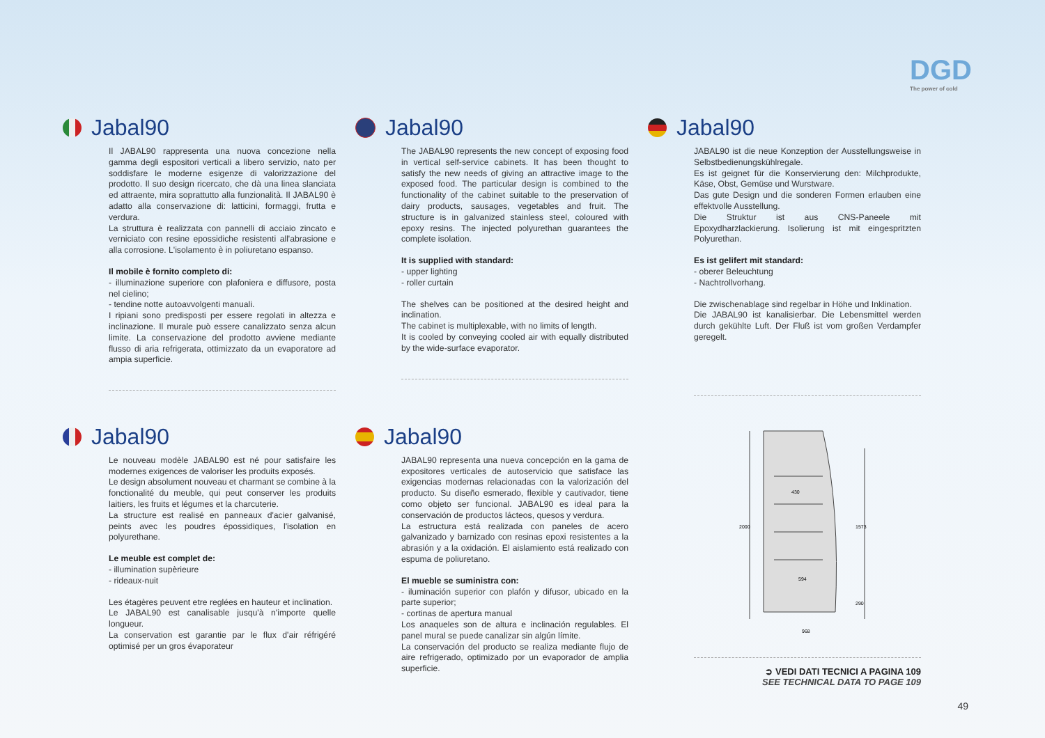DGD
The power of cold
Jabal90
Il JABAL90 rappresenta una nuova concezione nella gamma degli espositori verticali a libero servizio, nato per soddisfare le moderne esigenze di valorizzazione del prodotto. Il suo design ricercato, che dà una linea slanciata ed attraente, mira soprattutto alla funzionalità. Il JABAL90 è adatto alla conservazione di: latticini, formaggi, frutta e verdura.
La struttura è realizzata con pannelli di acciaio zincato e verniciato con resine epossidiche resistenti all'abrasione e alla corrosione. L'isolamento è in poliuretano espanso.
Il mobile è fornito completo di:
- illuminazione superiore con plafoniera e diffusore, posta nel cielino;
- tendine notte autoavvolgenti manuali.
I ripiani sono predisposti per essere regolati in altezza e inclinazione. Il murale può essere canalizzato senza alcun limite. La conservazione del prodotto avviene mediante flusso di aria refrigerata, ottimizzato da un evaporatore ad ampia superficie.
Jabal90
The JABAL90 represents the new concept of exposing food in vertical self-service cabinets. It has been thought to satisfy the new needs of giving an attractive image to the exposed food. The particular design is combined to the functionality of the cabinet suitable to the preservation of dairy products, sausages, vegetables and fruit. The structure is in galvanized stainless steel, coloured with epoxy resins. The injected polyurethan guarantees the complete isolation.
It is supplied with standard:
- upper lighting
- roller curtain
The shelves can be positioned at the desired height and inclination.
The cabinet is multiplexable, with no limits of length.
It is cooled by conveying cooled air with equally distributed by the wide-surface evaporator.
Jabal90
JABAL90 ist die neue Konzeption der Ausstellungsweise in Selbstbedienungskühlregale.
Es ist geignet für die Konservierung den: Milchprodukte, Käse, Obst, Gemüse und Wurstware.
Das gute Design und die sonderen Formen erlauben eine effektvolle Ausstellung.
Die Struktur ist aus CNS-Paneele mit Epoxydharzlackierung. Isolierung ist mit eingespritzten Polyurethan.
Es ist gelifert mit standard:
- oberer Beleuchtung
- Nachtrollvorhang.
Die zwischenablage sind regelbar in Höhe und Inklination.
Die JABAL90 ist kanalisierbar. Die Lebensmittel werden durch gekühlte Luft. Der Fluß ist vom großen Verdampfer geregelt.
Jabal90
Le nouveau modèle JABAL90 est né pour satisfaire les modernes exigences de valoriser les produits exposés.
Le design absolument nouveau et charmant se combine à la fonctionalité du meuble, qui peut conserver les produits laitiers, les fruits et légumes et la charcuterie.
La structure est realisé en panneaux d'acier galvanisé, peints avec les poudres épossidiques, l'isolation en polyurethane.
Le meuble est complet de:
- illumination supèrieure
- rideaux-nuit
Les étagères peuvent etre reglées en hauteur et inclination.
Le JABAL90 est canalisable jusqu'à n'importe quelle longueur.
La conservation est garantie par le flux d'air réfrigéré optimisé per un gros évaporateur
Jabal90
JABAL90 representa una nueva concepción en la gama de expositores verticales de autoservicio que satisface las exigencias modernas relacionadas con la valorización del producto. Su diseño esmerado, flexible y cautivador, tiene como objeto ser funcional. JABAL90 es ideal para la conservación de productos lácteos, quesos y verdura.
La estructura está realizada con paneles de acero galvanizado y barnizado con resinas epoxi resistentes a la abrasión y a la oxidación. El aislamiento está realizado con espuma de poliuretano.
El mueble se suministra con:
- iluminación superior con plafón y difusor, ubicado en la parte superior;
- cortinas de apertura manual
Los anaqueles son de altura e inclinación regulables. El panel mural se puede canalizar sin algún límite.
La conservación del producto se realiza mediante flujo de aire refrigerado, optimizado por un evaporador de amplia superficie.
2000
1573
290
430
594
968
➲ VEDI DATI TECNICI A PAGINA 109
SEE TECHNICAL DATA TO PAGE 109
49